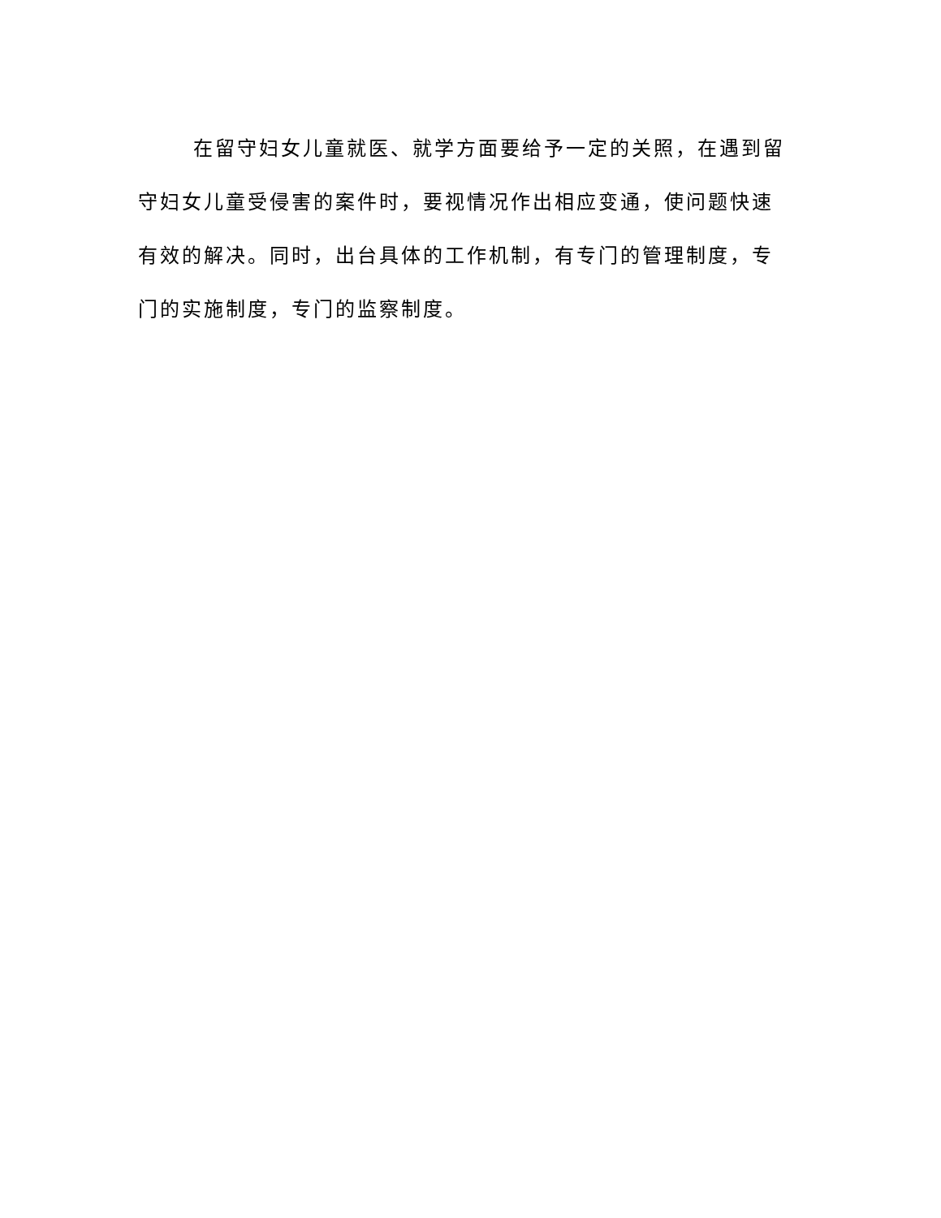在留守妇女儿童就医、就学方面要给予一定的关照，在遇到留守妇女儿童受侵害的案件时，要视情况作出相应变通，使问题快速有效的解决。同时，出台具体的工作机制，有专门的管理制度，专门的实施制度，专门的监察制度。